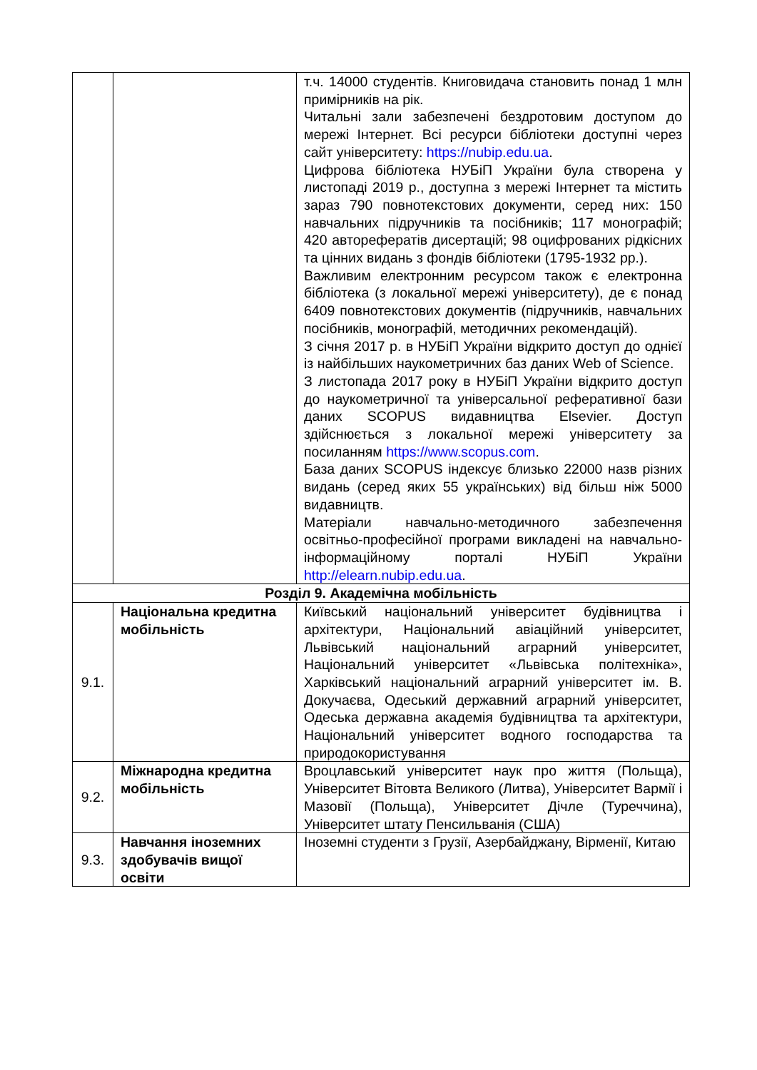| | | т.ч. 14000 студентів. Книговидача становить понад 1 млн примірників на рік. Читальні зали забезпечені бездротовим доступом до мережі Інтернет. Всі ресурси бібліотеки доступні через сайт університету: https://nubip.edu.ua . Цифрова бібліотека НУБіП України була створена у листопаді 2019 р., доступна з мережі Інтернет та містить зараз 790 повнотекстових документи, серед них: 150 навчальних підручників та посібників; 117 монографій; 420 авторефератів дисертацій; 98 оцифрованих рідкісних та цінних видань з фондів бібліотеки (1795-1932 рр.). Важливим електронним ресурсом також є електронна бібліотека (з локальної мережі університету), де є понад 6409 повнотекстових документів (підручників, навчальних посібників, монографій, методичних рекомендацій). З січня 2017 р. в НУБіП України відкрито доступ до однієї із найбільших наукометричних баз даних Web of Science. З листопада 2017 року в НУБіП України відкрито доступ до наукометричної та універсальної реферативної бази даних SCOPUS видавництва Elsevier. Доступ здійснюється з локальної мережі університету за посиланням https://www.scopus.com . База даних SCOPUS індексує близько 22000 назв різних видань (серед яких 55 українських) від більш ніж 5000 видавництв. Матеріали навчально-методичного забезпечення освітньо-професійної програми викладені на навчально-інформаційному порталі НУБіП України http://elearn.nubip.edu.ua . |
| Розділ 9. Академічна мобільність | | |
| 9.1. | Національна кредитна мобільність | Київський національний університет будівництва і архітектури, Національний авіаційний університет, Львівський національний аграрний університет, Національний університет «Львівська політехніка», Харківський національний аграрний університет ім. В. Докучаєва, Одеський державний аграрний університет, Одеська державна академія будівництва та архітектури, Національний університет водного господарства та природокористування |
| 9.2. | Міжнародна кредитна мобільність | Вроцлавський університет наук про життя (Польща), Університет Вітовта Великого (Литва), Університет Вармії і Мазовії (Польща), Університет Дічле (Туреччина), Університет штату Пенсильванія (США) |
| 9.3. | Навчання іноземних здобувачів вищої освіти | Іноземні студенти з Грузії, Азербайджану, Вірменії, Китаю |